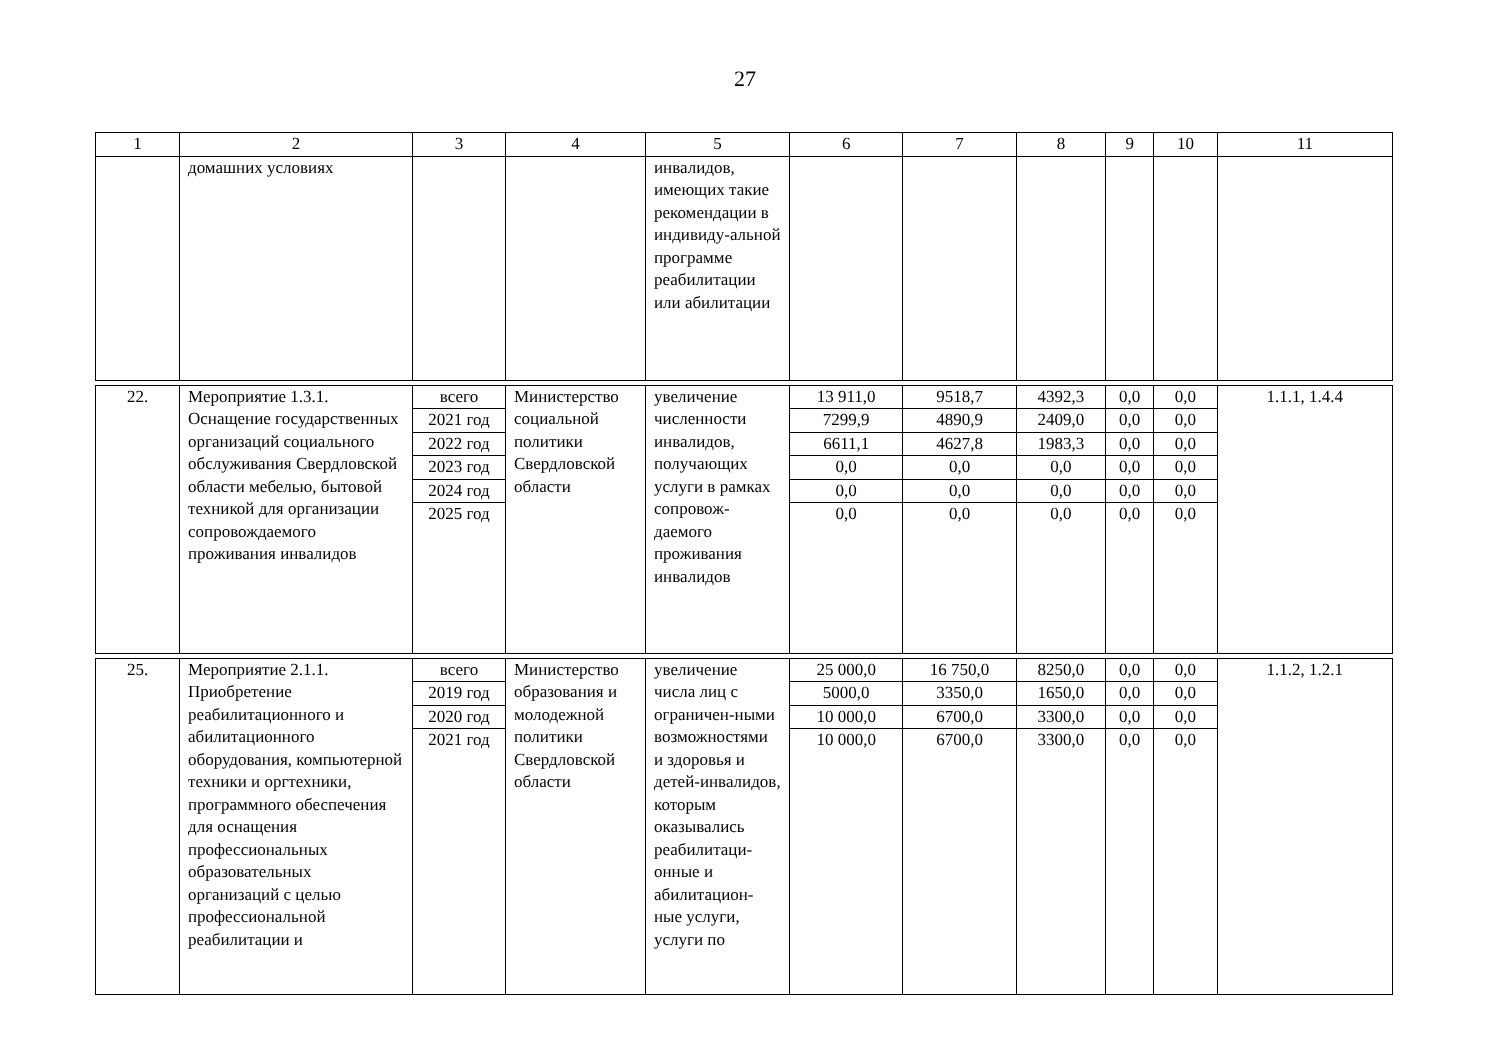27
| 1 | 2 | 3 | 4 | 5 | 6 | 7 | 8 | 9 | 10 | 11 |
| --- | --- | --- | --- | --- | --- | --- | --- | --- | --- | --- |
| | домашних условиях | | | инвалидов, имеющих такие рекомендации в индивиду-альной программе реабилитации или абилитации | | | | | | |
| 22. | Мероприятие 1.3.1. Оснащение государственных организаций социального обслуживания Свердловской области мебелью, бытовой техникой для организации сопровождаемого проживания инвалидов | всего 2021 год 2022 год 2023 год 2024 год 2025 год | Министерство социальной политики Свердловской области | увеличение численности инвалидов, получающих услуги в рамках сопровож-даемого проживания инвалидов | 13 911,0 7299,9 6611,1 0,0 0,0 0,0 | 9518,7 4890,9 4627,8 0,0 0,0 0,0 | 4392,3 2409,0 1983,3 0,0 0,0 0,0 | 0,0 0,0 0,0 0,0 0,0 0,0 | 0,0 0,0 0,0 0,0 0,0 0,0 | 1.1.1, 1.4.4 |
| 25. | Мероприятие 2.1.1. Приобретение реабилитационного и абилитационного оборудования, компьютерной техники и оргтехники, программного обеспечения для оснащения профессиональных образовательных организаций с целью профессиональной реабилитации и | всего 2019 год 2020 год 2021 год | Министерство образования и молодежной политики Свердловской области | увеличение числа лиц с ограничен-ными возможностями и здоровья и детей-инвалидов, которым оказывались реабилитаци-онные и абилитацион-ные услуги, услуги по | 25 000,0 5000,0 10 000,0 10 000,0 | 16 750,0 3350,0 6700,0 6700,0 | 8250,0 1650,0 3300,0 3300,0 | 0,0 0,0 0,0 0,0 | 0,0 0,0 0,0 0,0 | 1.1.2, 1.2.1 |